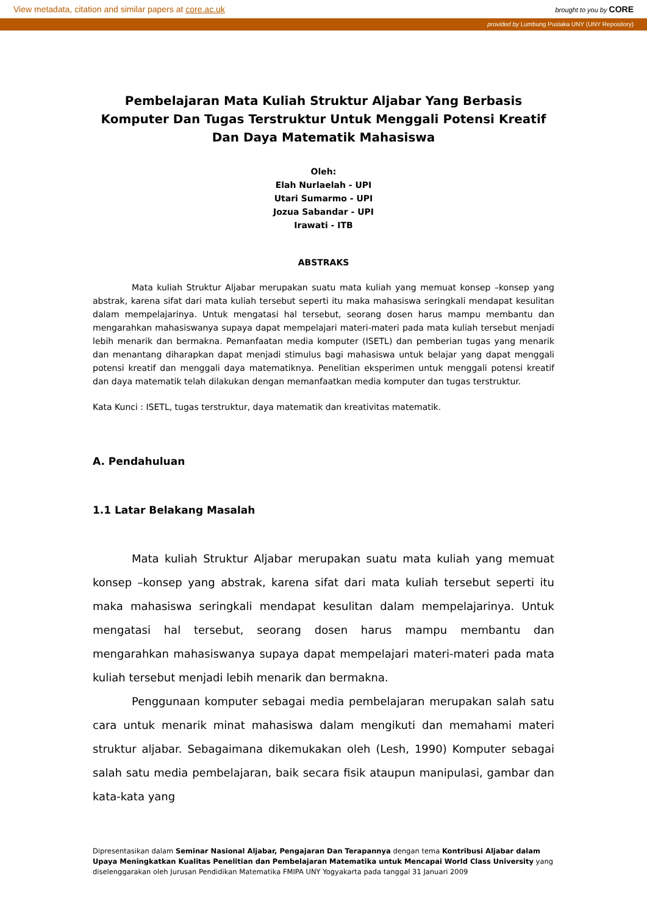View metadata, citation and similar papers at core.ac.uk brought to you by CORE
provided by Lumbung Pustaka UNY (UNY Repository)
Pembelajaran Mata Kuliah Struktur Aljabar Yang Berbasis Komputer Dan Tugas Terstruktur Untuk Menggali Potensi Kreatif Dan Daya Matematik Mahasiswa
Oleh:
Elah Nurlaelah - UPI
Utari Sumarmo - UPI
Jozua Sabandar - UPI
Irawati - ITB
ABSTRAKS
Mata kuliah Struktur Aljabar merupakan suatu mata kuliah yang memuat konsep –konsep yang abstrak, karena sifat dari mata kuliah tersebut seperti itu maka mahasiswa seringkali mendapat kesulitan dalam mempelajarinya. Untuk mengatasi hal tersebut, seorang dosen harus mampu membantu dan mengarahkan mahasiswanya supaya dapat mempelajari materi-materi pada mata kuliah tersebut menjadi lebih menarik dan bermakna. Pemanfaatan media komputer (ISETL) dan pemberian tugas yang menarik dan menantang diharapkan dapat menjadi stimulus bagi mahasiswa untuk belajar yang dapat menggali potensi kreatif dan menggali daya matematiknya. Penelitian eksperimen untuk menggali potensi kreatif dan daya matematik telah dilakukan dengan memanfaatkan media komputer dan tugas terstruktur.
Kata Kunci : ISETL, tugas terstruktur, daya matematik dan kreativitas matematik.
A. Pendahuluan
1.1 Latar Belakang Masalah
Mata kuliah Struktur Aljabar merupakan suatu mata kuliah yang memuat konsep –konsep yang abstrak, karena sifat dari mata kuliah tersebut seperti itu maka mahasiswa seringkali mendapat kesulitan dalam mempelajarinya. Untuk mengatasi hal tersebut, seorang dosen harus mampu membantu dan mengarahkan mahasiswanya supaya dapat mempelajari materi-materi pada mata kuliah tersebut menjadi lebih menarik dan bermakna.
Penggunaan komputer sebagai media pembelajaran merupakan salah satu cara untuk menarik minat mahasiswa dalam mengikuti dan memahami materi struktur aljabar. Sebagaimana dikemukakan oleh (Lesh, 1990) Komputer sebagai salah satu media pembelajaran, baik secara fisik ataupun manipulasi, gambar dan kata-kata yang
Dipresentasikan dalam Seminar Nasional Aljabar, Pengajaran Dan Terapannya dengan tema Kontribusi Aljabar dalam Upaya Meningkatkan Kualitas Penelitian dan Pembelajaran Matematika untuk Mencapai World Class University yang diselenggarakan oleh Jurusan Pendidikan Matematika FMIPA UNY Yogyakarta pada tanggal 31 Januari 2009